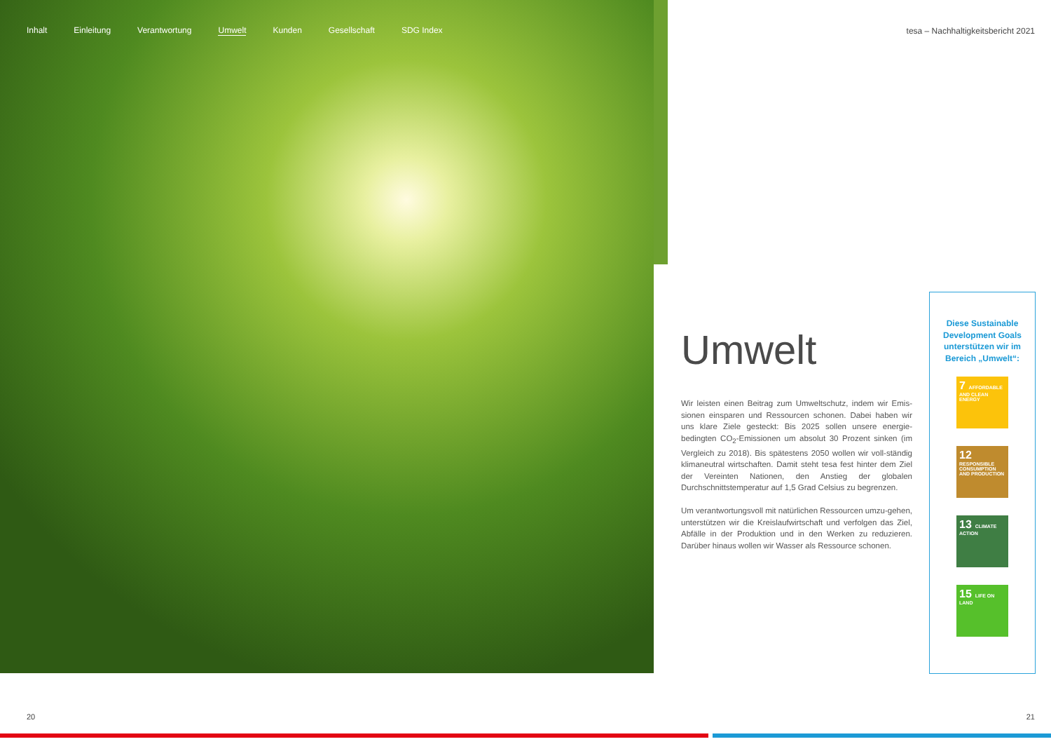Inhalt Einleitung Verantwortung Umwelt Kunden Gesellschaft SDG Index
tesa – Nachhaltigkeitsbericht 2021
Umwelt
Wir leisten einen Beitrag zum Umweltschutz, indem wir Emis-sionen einsparen und Ressourcen schonen. Dabei haben wir uns klare Ziele gesteckt: Bis 2025 sollen unsere energie-bedingten CO<sub>2</sub>-Emissionen um absolut 30 Prozent sinken (im Vergleich zu 2018). Bis spätestens 2050 wollen wir voll-ständig klimaneutral wirtschaften. Damit steht tesa fest hinter dem Ziel der Vereinten Nationen, den Anstieg der globalen Durchschnittstemperatur auf 1,5 Grad Celsius zu begrenzen.
Um verantwortungsvoll mit natürlichen Ressourcen umzu-gehen, unterstützen wir die Kreislaufwirtschaft und verfolgen das Ziel, Abfälle in der Produktion und in den Werken zu reduzieren. Darüber hinaus wollen wir Wasser als Ressource schonen.
Diese Sustainable Development Goals unterstützen wir im Bereich „Umwelt“:
7 AFFORDABLE AND CLEAN ENERGY
12 RESPONSIBLE CONSUMPTION AND PRODUCTION
13 CLIMATE ACTION
15 LIFE ON LAND
20 21